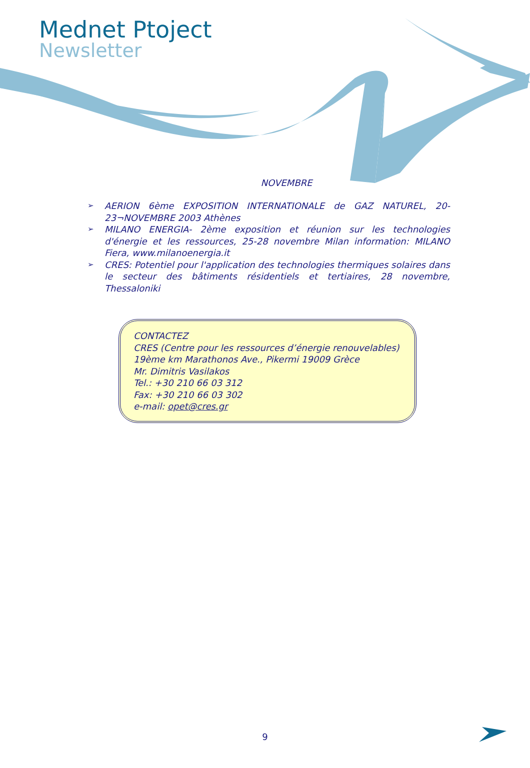Mednet Ptoject
Newsletter
NOVEMBRE
➢ AERION 6ème EXPOSITION INTERNATIONALE de GAZ NATUREL, 20-23¬NOVEMBRE 2003 Athènes
➢ MILANO ENERGIA- 2ème exposition et réunion sur les technologies d'énergie et les ressources, 25-28 novembre Milan information: MILANO Fiera, www.milanoenergia.it
➢ CRES: Potentiel pour l'application des technologies thermiques solaires dans le secteur des bâtiments résidentiels et tertiaires, 28 novembre, Thessaloniki
CONTACTEZ
CRES (Centre pour les ressources d’énergie renouvelables)
19ème km Marathonos Ave., Pikermi 19009 Grèce
Mr. Dimitris Vasilakos
Tel.: +30 210 66 03 312
Fax: +30 210 66 03 302
e-mail: opet@cres.gr
9